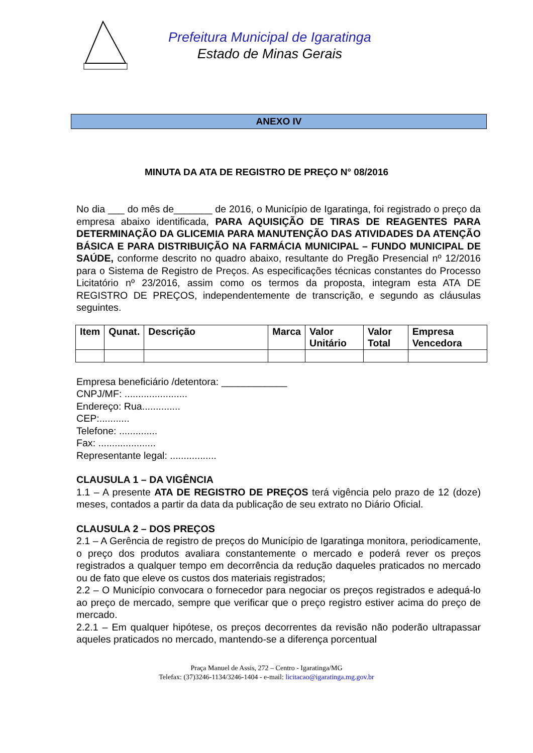Prefeitura Municipal de Igaratinga
Estado de Minas Gerais
ANEXO IV
MINUTA DA ATA DE REGISTRO DE PREÇO N° 08/2016
No dia ___ do mês de_______ de 2016, o Município de Igaratinga, foi registrado o preço da empresa abaixo identificada, PARA AQUISIÇÃO DE TIRAS DE REAGENTES PARA DETERMINAÇÃO DA GLICEMIA PARA MANUTENÇÃO DAS ATIVIDADES DA ATENÇÃO BÁSICA E PARA DISTRIBUIÇÃO NA FARMÁCIA MUNICIPAL – FUNDO MUNICIPAL DE SAÚDE, conforme descrito no quadro abaixo, resultante do Pregão Presencial nº 12/2016 para o Sistema de Registro de Preços. As especificações técnicas constantes do Processo Licitatório nº 23/2016, assim como os termos da proposta, integram esta ATA DE REGISTRO DE PREÇOS, independentemente de transcrição, e segundo as cláusulas seguintes.
| Item | Qunat. | Descrição | Marca | Valor Unitário | Valor Total | Empresa Vencedora |
| --- | --- | --- | --- | --- | --- | --- |
Empresa beneficiário /detentora: ____________
CNPJ/MF: .......................
Endereço: Rua..............
CEP:...........
Telefone: ..............
Fax: .....................
Representante legal: .................
CLAUSULA 1 – DA VIGÊNCIA
1.1 – A presente ATA DE REGISTRO DE PREÇOS terá vigência pelo prazo de 12 (doze) meses, contados a partir da data da publicação de seu extrato no Diário Oficial.
CLAUSULA 2 – DOS PREÇOS
2.1 – A Gerência de registro de preços do Município de Igaratinga monitora, periodicamente, o preço dos produtos avaliara constantemente o mercado e poderá rever os preços registrados a qualquer tempo em decorrência da redução daqueles praticados no mercado ou de fato que eleve os custos dos materiais registrados;
2.2 – O Município convocara o fornecedor para negociar os preços registrados e adequá-lo ao preço de mercado, sempre que verificar que o preço registro estiver acima do preço de mercado.
2.2.1 – Em qualquer hipótese, os preços decorrentes da revisão não poderão ultrapassar aqueles praticados no mercado, mantendo-se a diferença porcentual
Praça Manuel de Assis, 272 – Centro - Igaratinga/MG
Telefax: (37)3246-1134/3246-1404 - e-mail: licitacao@igaratinga.mg.gov.br